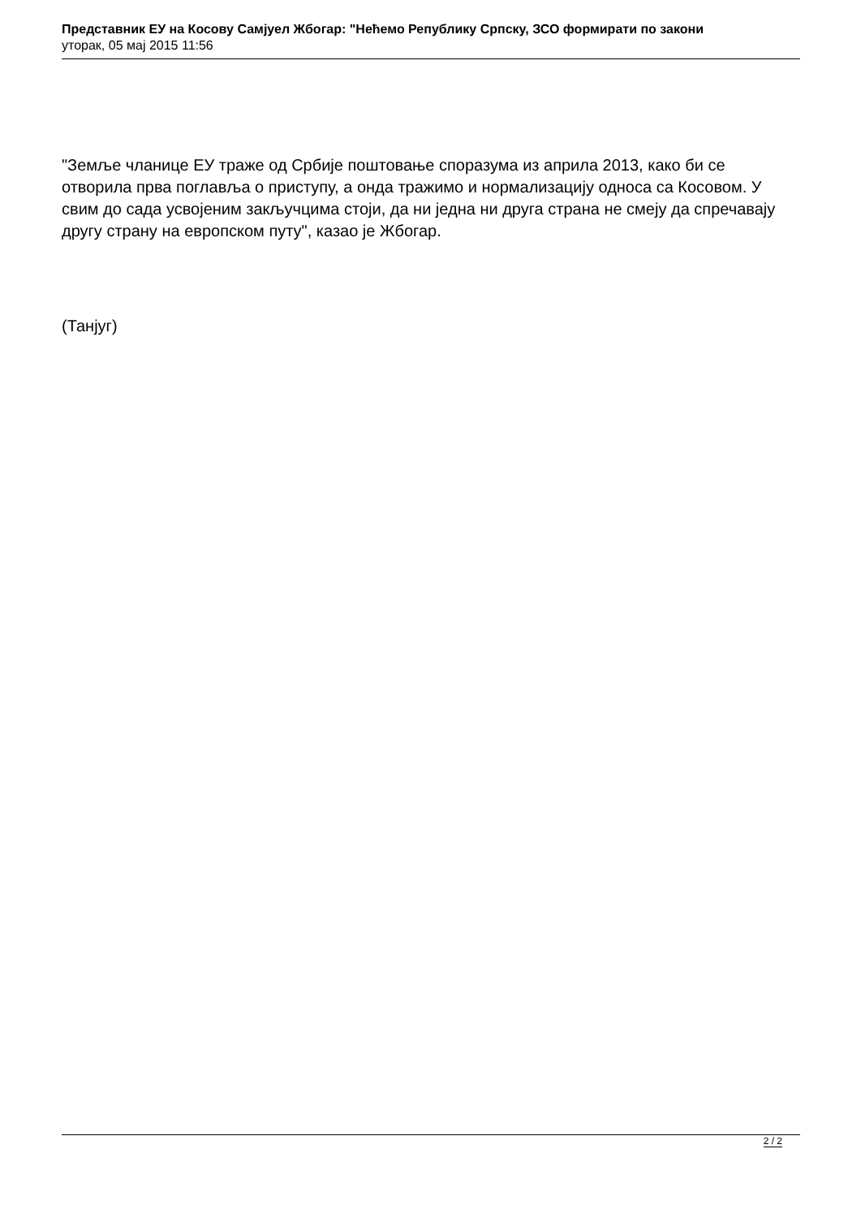Представник ЕУ на Косову Самјуел Жбогар: "Нећемо Републику Српску, ЗСО формирати по закони
уторак, 05 мај 2015 11:56
"Земље чланице ЕУ траже од Србије поштовање споразума из априла 2013, како би се отворила прва поглавља о приступу, а онда тражимо и нормализацију односа са Косовом. У свим до сада усвојеним закључцима стоји, да ни једна ни друга страна не смеју да спречавају другу страну на европском путу", казао је Жбогар.
(Танјуг)
2 / 2